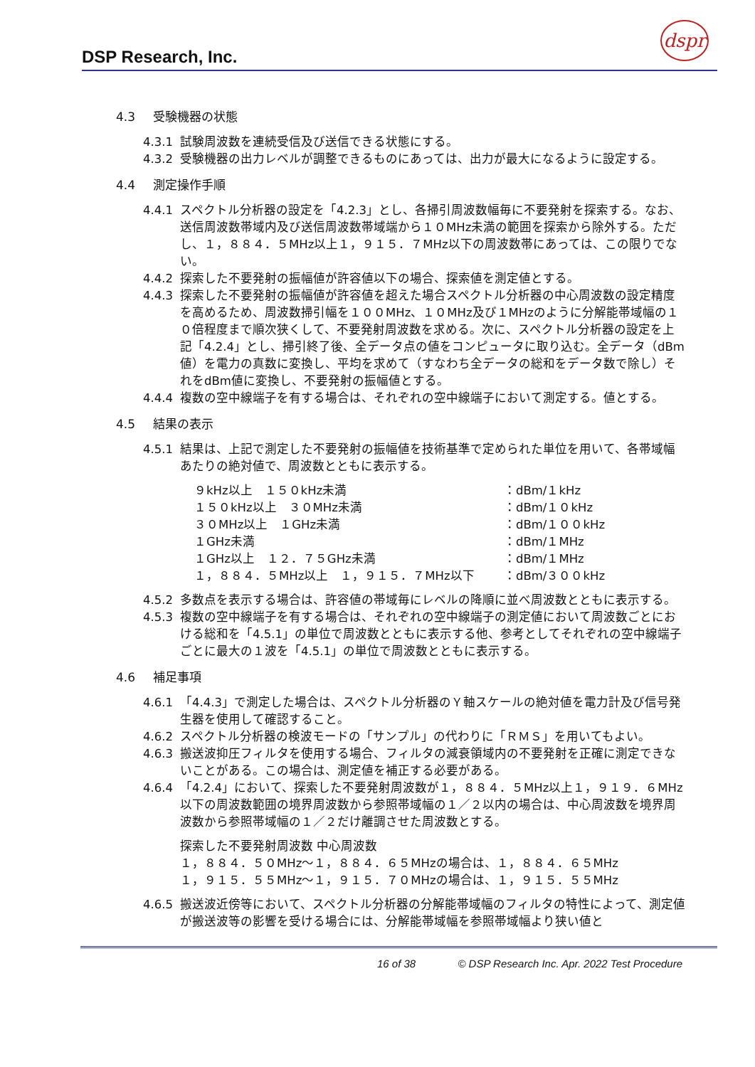DSP Research, Inc.
dspr
4.3 受験機器の状態
4.3.1 試験周波数を連続受信及び送信できる状態にする。
4.3.2 受験機器の出力レベルが調整できるものにあっては、出力が最大になるように設定する。
4.4 測定操作手順
4.4.1 スペクトル分析器の設定を「4.2.3」とし、各掃引周波数幅毎に不要発射を探索する。なお、送信周波数帯域内及び送信周波数帯域端から１０MHz未満の範囲を探索から除外する。ただし、１，８８４．５MHz以上１，９１５．７MHz以下の周波数帯にあっては、この限りでない。
4.4.2 探索した不要発射の振幅値が許容値以下の場合、探索値を測定値とする。
4.4.3 探索した不要発射の振幅値が許容値を超えた場合スペクトル分析器の中心周波数の設定精度を高めるため、周波数掃引幅を１００MHz、１０MHz及び１MHzのように分解能帯域幅の１０倍程度まで順次狭くして、不要発射周波数を求める。次に、スペクトル分析器の設定を上記「4.2.4」とし、掃引終了後、全データ点の値をコンピュータに取り込む。全データ（dBm値）を電力の真数に変換し、平均を求めて（すなわち全データの総和をデータ数で除し）それをdBm値に変換し、不要発射の振幅値とする。
4.4.4 複数の空中線端子を有する場合は、それぞれの空中線端子において測定する。値とする。
4.5 結果の表示
4.5.1 結果は、上記で測定した不要発射の振幅値を技術基準で定められた単位を用いて、各帯域幅あたりの絶対値で、周波数とともに表示する。
| ９kHz以上 １５０kHz未満 | ：dBm/１kHz |
| １５０kHz以上 ３０MHz未満 | ：dBm/１０kHz |
| ３０MHz以上 １GHz未満 | ：dBm/１００kHz |
| １GHz未満 | ：dBm/１MHz |
| １GHz以上 １２．７５GHz未満 | ：dBm/１MHz |
| １，８８４．５MHz以上 １，９１５．７MHz以下 | ：dBm/３００kHz |
4.5.2 多数点を表示する場合は、許容値の帯域毎にレベルの降順に並べ周波数とともに表示する。
4.5.3 複数の空中線端子を有する場合は、それぞれの空中線端子の測定値において周波数ごとにおける総和を「4.5.1」の単位で周波数とともに表示する他、参考としてそれぞれの空中線端子ごとに最大の１波を「4.5.1」の単位で周波数とともに表示する。
4.6 補足事項
4.6.1 「4.4.3」で測定した場合は、スペクトル分析器のＹ軸スケールの絶対値を電力計及び信号発生器を使用して確認すること。
4.6.2 スペクトル分析器の検波モードの「サンプル」の代わりに「ＲＭＳ」を用いてもよい。
4.6.3 搬送波抑圧フィルタを使用する場合、フィルタの減衰領域内の不要発射を正確に測定できないことがある。この場合は、測定値を補正する必要がある。
4.6.4 「4.2.4」において、探索した不要発射周波数が１，８８４．５MHz以上１，９１９．６MHz以下の周波数範囲の境界周波数から参照帯域幅の１／２以内の場合は、中心周波数を境界周波数から参照帯域幅の１／２だけ離調させた周波数とする。
探索した不要発射周波数 中心周波数
１，８８４．５０MHz～１，８８４．６５MHzの場合は、１，８８４．６５MHz
１，９１５．５５MHz～１，９１５．７０MHzの場合は、１，９１５．５５MHz
4.6.5 搬送波近傍等において、スペクトル分析器の分解能帯域幅のフィルタの特性によって、測定値が搬送波等の影響を受ける場合には、分解能帯域幅を参照帯域幅より狭い値と
16 of 38 © DSP Research Inc. Apr. 2022 Test Procedure